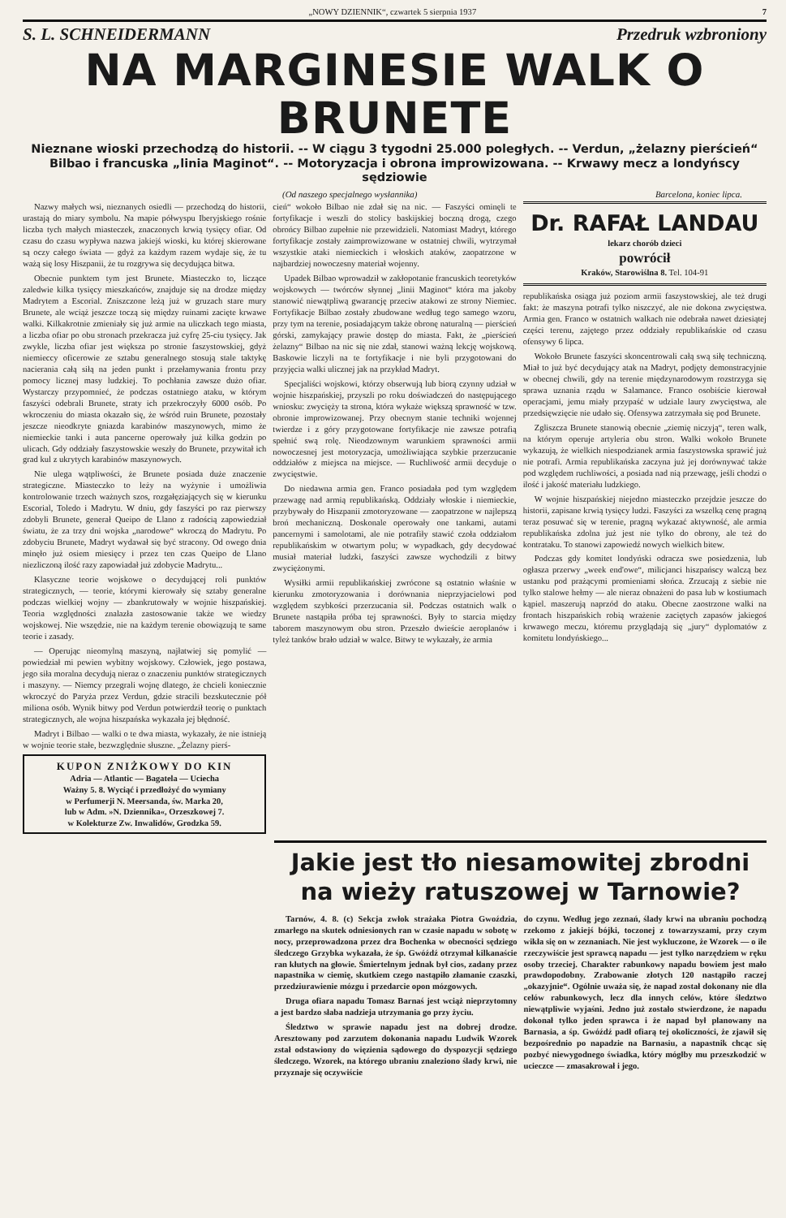„NOWY DZIENNIK“, czwartek 5 sierpnia 1937 7
S. L. SCHNEIDERMANN Przedruk wzbroniony
NA MARGINESIE WALK O BRUNETE
Nieznane wioski przechodzą do historii. -- W ciągu 3 tygodni 25.000 poległych. -- Verdun, „żelazny pierścień“ Bilbao i francuska „linia Maginot“. -- Motoryzacja i obrona improwizowana. -- Krwawy mecz a londyńscy sędziowie
(Od naszego specjalnego wysłannika) Barcelona, koniec lipca.
Nazwy małych wsi, nieznanych osiedli — przechodzą do historii, urastają do miary symbolu. Na mapie półwyspu Iberyjskiego rośnie liczba tych małych miasteczek, znaczonych krwią tysięcy ofiar. Od czasu do czasu wypływa nazwa jakiejś wioski, ku której skierowane są oczy całego świata — gdyż za każdym razem wydaje się, że tu ważą się losy Hiszpanii, że tu rozgrywa się decydująca bitwa.
Obecnie punktem tym jest Brunete. Miasteczko to, liczące zaledwie kilka tysięcy mieszkańców, znajduje się na drodze między Madrytem a Escorial. Zniszczone leżą już w gruzach stare mury Brunete, ale wciąż jeszcze toczą się między ruinami zacięte krwawe walki. Kilkakrotnie zmieniały się już armie na uliczkach tego miasta, a liczba ofiar po obu stronach przekracza już cyfrę 25-ciu tysięcy. Jak zwykle, liczba ofiar jest większa po stronie faszystowskiej, gdyż niemieccy oficerowie ze sztabu generalnego stosują stale taktykę nacierania całą siłą na jeden punkt i przełamywania frontu przy pomocy licznej masy ludzkiej. To pochłania zawsze dużo ofiar. Wystarczy przypomnieć, że podczas ostatniego ataku, w którym faszyści odebrali Brunete, straty ich przekroczyły 6000 osób. Po wkroczeniu do miasta okazało się, że wśród ruin Brunete, pozostały jeszcze nieodkryte gniazda karabinów maszynowych, mimo że niemieckie tanki i auta pancerne operowały już kilka godzin po ulicach. Gdy oddziały faszystowskie weszły do Brunete, przywitał ich grad kul z ukrytych karabinów maszynowych.
Nie ulega wątpliwości, że Brunete posiada duże znaczenie strategiczne. Miasteczko to leży na wyżynie i umożliwia kontrolowanie trzech ważnych szos, rozgałęziających się w kierunku Escorial, Toledo i Madrytu. W dniu, gdy faszyści po raz pierwszy zdobyli Brunete, generał Queipo de Llano z radością zapowiedział światu, że za trzy dni wojska „narodowe“ wkroczą do Madrytu. Po zdobyciu Brunete, Madryt wydawał się być stracony. Od owego dnia minęło już osiem miesięcy i przez ten czas Queipo de Llano niezliczoną ilość razy zapowiadał już zdobycie Madrytu...
Klasyczne teorie wojskowe o decydującej roli punktów strategicznych, — teorie, którymi kierowały się sztaby generalne podczas wielkiej wojny — zbankrutowały w wojnie hiszpańskiej. Teoria względności znalazła zastosowanie także we wiedzy wojskowej. Nie wszędzie, nie na każdym terenie obowiązują te same teorie i zasady.
— Operując nieomylną maszyną, najłatwiej się pomylić — powiedział mi pewien wybitny wojskowy. Człowiek, jego postawa, jego siła moralna decydują nieraz o znaczeniu punktów strategicznych i maszyny. — Niemcy przegrali wojnę dlatego, że chcieli koniecznie wkroczyć do Paryża przez Verdun, gdzie stracili bezskutecznie pół miliona osób. Wynik bitwy pod Verdun potwierdził teorię o punktach strategicznych, ale wojna hiszpańska wykazała jej błędność.
Madryt i Bilbao — walki o te dwa miasta, wykazały, że nie istnieją w wojnie teorie stałe, bezwzględnie słuszne. „Żelazny pierś-
KUPON ZNIŻKOWY DO KIN
Adria — Atlantic — Bagatela — Uciecha
Ważny 5. 8. Wyciąć i przedłożyć do wymiany
w Perfumerji N. Meersanda, św. Marka 20,
lub w Adm. »N. Dziennika«, Orzeszkowej 7.
w Kolekturze Zw. Inwalidów, Grodzka 59.
cień“ wokoło Bilbao nie zdał się na nic. — Faszyści ominęli te fortyfikacje i weszli do stolicy baskijskiej boczną drogą, czego obrońcy Bilbao zupełnie nie przewidzieli. Natomiast Madryt, którego fortyfikacje zostały zaimprowizowane w ostatniej chwili, wytrzymał wszystkie ataki niemieckich i włoskich ataków, zaopatrzone w najbardziej nowoczesny materiał wojenny.
Upadek Bilbao wprowadził w zakłopotanie francuskich teoretyków wojskowych — twórców słynnej „linii Maginot“ która ma jakoby stanowić niewątpliwą gwarancję przeciw atakowi ze strony Niemiec. Fortyfikacje Bilbao zostały zbudowane według tego samego wzoru, przy tym na terenie, posiadającym także obronę naturalną — pierścień górski, zamykający prawie dostęp do miasta. Fakt, że „pierścień żelazny“ Bilbao na nic się nie zdał, stanowi ważną lekcję wojskową. Baskowie liczyli na te fortyfikacje i nie byli przygotowani do przyjęcia walki ulicznej jak na przykład Madryt.
Specjaliści wojskowi, którzy obserwują lub biorą czynny udział w wojnie hiszpańskiej, przyszli po roku doświadczeń do następującego wniosku: zwycięży ta strona, która wykaże większą sprawność w tzw. obronie improwizowanej. Przy obecnym stanie techniki wojennej twierdze i z góry przygotowane fortyfikacje nie zawsze potrafią spełnić swą rolę. Nieodzownym warunkiem sprawności armii nowoczesnej jest motoryzacja, umożliwiająca szybkie przerzucanie oddziałów z miejsca na miejsce. — Ruchliwość armii decyduje o zwycięstwie.
Do niedawna armia gen. Franco posiadała pod tym względem przewagę nad armią republikańską. Oddziały włoskie i niemieckie, przybywały do Hiszpanii zmotoryzowane — zaopatrzone w najlepszą broń mechaniczną. Doskonale operowały one tankami, autami pancernymi i samolotami, ale nie potrafiły stawić czoła oddziałom republikańskim w otwartym polu; w wypadkach, gdy decydować musiał materiał ludzki, faszyści zawsze wychodzili z bitwy zwyciężonymi.
Wysiłki armii republikańskiej zwrócone są ostatnio właśnie w kierunku zmotoryzowania i dorównania nieprzyjacielowi pod względem szybkości przerzucania sił. Podczas ostatnich walk o Brunete nastąpiła próba tej sprawności. Były to starcia między taborem maszynowym obu stron. Przeszło dwieście aeroplanów i tyleż tanków brało udział w walce. Bitwy te wykazały, że armia
Dr. RAFAŁ LANDAU
lekarz chorób dzieci
powrócił
Kraków, Starowiślna 8. Tel. 104-91
republikańska osiąga już poziom armii faszystowskiej, ale też drugi fakt: że maszyna potrafi tylko niszczyć, ale nie dokona zwycięstwa. Armia gen. Franco w ostatnich walkach nie odebrała nawet dziesiątej części terenu, zajętego przez oddziały republikańskie od czasu ofensywy 6 lipca.
Wokoło Brunete faszyści skoncentrowali całą swą siłę techniczną. Miał to już być decydujący atak na Madryt, podjęty demonstracyjnie w obecnej chwili, gdy na terenie międzynarodowym rozstrzyga się sprawa uznania rządu w Salamance. Franco osobiście kierował operacjami, jemu miały przypaść w udziale laury zwycięstwa, ale przedsięwzięcie nie udało się. Ofensywa zatrzymała się pod Brunete.
Zgliszcza Brunete stanowią obecnie „ziemię niczyją“, teren walk, na którym operuje artyleria obu stron. Walki wokoło Brunete wykazują, że wielkich niespodzianek armia faszystowska sprawić już nie potrafi. Armia republikańska zaczyna już jej dorównywać także pod względem ruchliwości, a posiada nad nią przewagę, jeśli chodzi o ilość i jakość materiału ludzkiego.
W wojnie hiszpańskiej niejedno miasteczko przejdzie jeszcze do historii, zapisane krwią tysięcy ludzi. Faszyści za wszelką cenę pragną teraz posuwać się w terenie, pragną wykazać aktywność, ale armia republikańska zdolna już jest nie tylko do obrony, ale też do kontrataku. To stanowi zapowiedź nowych wielkich bitew.
Podczas gdy komitet londyński odracza swe posiedzenia, lub ogłasza przerwy „week end'owe“, milicjanci hiszpańscy walczą bez ustanku pod prażącymi promieniami słońca. Zrzucają z siebie nie tylko stalowe hełmy — ale nieraz obnażeni do pasa lub w kostiumach kąpiel. maszerują naprzód do ataku. Obecne zaostrzone walki na frontach hiszpańskich robią wrażenie zaciętych zapasów jakiegoś krwawego meczu, któremu przyglądają się „jury“ dyplomatów z komitetu londyńskiego...
Jakie jest tło niesamowitej zbrodni
na wieży ratuszowej w Tarnowie?
Tarnów, 4. 8. (c) Sekcja zwłok strażaka Piotra Gwoździa, zmarłego na skutek odniesionych ran w czasie napadu w sobotę w nocy, przeprowadzona przez dra Bochenka w obecności sędziego śledczego Grzybka wykazała, że śp. Gwóźdź otrzymał kilkanaście ran kłutych na głowie. Śmiertelnym jednak był cios, zadany przez napastnika w ciemię, skutkiem czego nastąpiło złamanie czaszki, przedziurawienie mózgu i przedarcie opon mózgowych.
Druga ofiara napadu Tomasz Barnaś jest wciąż nieprzytomny a jest bardzo słaba nadzieja utrzymania go przy życiu.
Śledztwo w sprawie napadu jest na dobrej drodze. Aresztowany pod zarzutem dokonania napadu Ludwik Wzorek zstał odstawiony do więzienia sądowego do dyspozycji sędziego śledczego. Wzorek, na którego ubraniu znaleziono ślady krwi, nie przyznaje się oczywiście
do czynu. Według jego zeznań, ślady krwi na ubraniu pochodzą rzekomo z jakiejś bójki, toczonej z towarzyszami, przy czym wikła się on w zeznaniach. Nie jest wykluczone, że Wzorek — o ile rzeczywiście jest sprawcą napadu — jest tylko narzędziem w ręku osoby trzeciej. Charakter rabunkowy napadu bowiem jest mało prawdopodobny. Zrabowanie złotych 120 nastąpiło raczej „okazyjnie“. Ogólnie uważa się, że napad został dokonany nie dla celów rabunkowych, lecz dla innych celów, które śledztwo niewątpliwie wyjaśni. Jedno już zostało stwierdzone, że napadu dokonał tylko jeden sprawca i że napad był planowany na Barnasia, a śp. Gwóźdź padł ofiarą tej okoliczności, że zjawił się bezpośrednio po napadzie na Barnasiu, a napastnik chcąc się pozbyć niewygodnego świadka, który mógłby mu przeszkodzić w ucieczce — zmasakrował i jego.